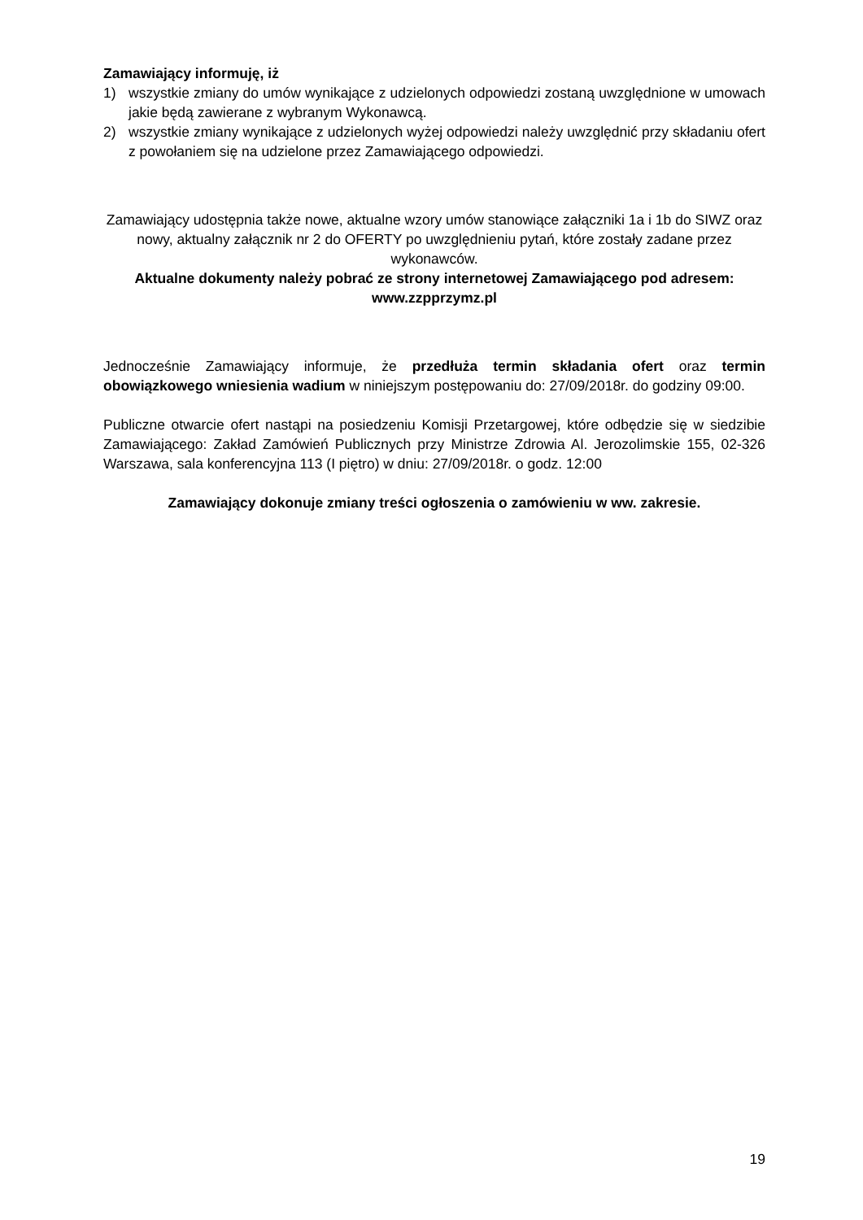Zamawiający informuję, iż
1) wszystkie zmiany do umów wynikające z udzielonych odpowiedzi zostaną uwzględnione w umowach jakie będą zawierane z wybranym Wykonawcą.
2) wszystkie zmiany wynikające z udzielonych wyżej odpowiedzi należy uwzględnić przy składaniu ofert z powołaniem się na udzielone przez Zamawiającego odpowiedzi.
Zamawiający udostępnia także nowe, aktualne wzory umów stanowiące załączniki 1a i 1b do SIWZ oraz nowy, aktualny załącznik nr 2 do OFERTY po uwzględnieniu pytań, które zostały zadane przez wykonawców.
Aktualne dokumenty należy pobrać ze strony internetowej Zamawiającego pod adresem: www.zzpprzymz.pl
Jednocześnie Zamawiający informuje, że przedłuża termin składania ofert oraz termin obowiązkowego wniesienia wadium w niniejszym postępowaniu do: 27/09/2018r. do godziny 09:00.
Publiczne otwarcie ofert nastąpi na posiedzeniu Komisji Przetargowej, które odbędzie się w siedzibie Zamawiającego: Zakład Zamówień Publicznych przy Ministrze Zdrowia Al. Jerozolimskie 155, 02-326 Warszawa, sala konferencyjna 113 (I piętro) w dniu: 27/09/2018r. o godz. 12:00
Zamawiający dokonuje zmiany treści ogłoszenia o zamówieniu w ww. zakresie.
19